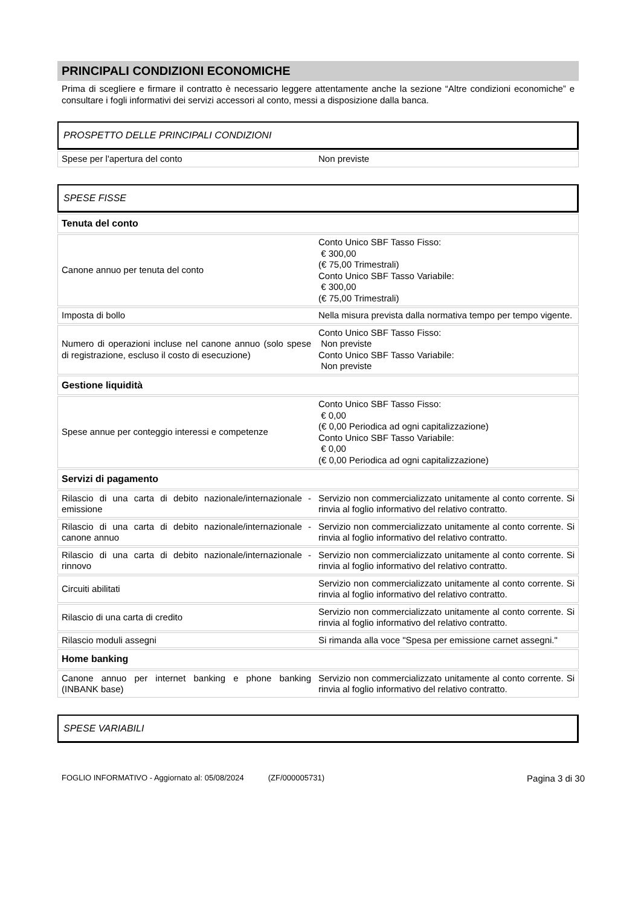PRINCIPALI CONDIZIONI ECONOMICHE
Prima di scegliere e firmare il contratto è necessario leggere attentamente anche la sezione “Altre condizioni economiche” e consultare i fogli informativi dei servizi accessori al conto, messi a disposizione dalla banca.
PROSPETTO DELLE PRINCIPALI CONDIZIONI
| Spese per l'apertura del conto | Non previste |
SPESE FISSE
| Tenuta del conto | |
| Canone annuo per tenuta del conto | Conto Unico SBF Tasso Fisso: € 300,00 (€ 75,00 Trimestrali) Conto Unico SBF Tasso Variabile: € 300,00 (€ 75,00 Trimestrali) |
| Imposta di bollo | Nella misura prevista dalla normativa tempo per tempo vigente. |
| Numero di operazioni incluse nel canone annuo (solo spese di registrazione, escluso il costo di esecuzione) | Conto Unico SBF Tasso Fisso: Non previste Conto Unico SBF Tasso Variabile: Non previste |
| Gestione liquidità | |
| Spese annue per conteggio interessi e competenze | Conto Unico SBF Tasso Fisso: € 0,00 (€ 0,00 Periodica ad ogni capitalizzazione) Conto Unico SBF Tasso Variabile: € 0,00 (€ 0,00 Periodica ad ogni capitalizzazione) |
| Servizi di pagamento | |
| Rilascio di una carta di debito nazionale/internazionale - emissione | Servizio non commercializzato unitamente al conto corrente. Si rinvia al foglio informativo del relativo contratto. |
| Rilascio di una carta di debito nazionale/internazionale - canone annuo | Servizio non commercializzato unitamente al conto corrente. Si rinvia al foglio informativo del relativo contratto. |
| Rilascio di una carta di debito nazionale/internazionale - rinnovo | Servizio non commercializzato unitamente al conto corrente. Si rinvia al foglio informativo del relativo contratto. |
| Circuiti abilitati | Servizio non commercializzato unitamente al conto corrente. Si rinvia al foglio informativo del relativo contratto. |
| Rilascio di una carta di credito | Servizio non commercializzato unitamente al conto corrente. Si rinvia al foglio informativo del relativo contratto. |
| Rilascio moduli assegni | Si rimanda alla voce "Spesa per emissione carnet assegni." |
| Home banking | |
| Canone annuo per internet banking e phone banking (INBANK base) | Servizio non commercializzato unitamente al conto corrente. Si rinvia al foglio informativo del relativo contratto. |
SPESE VARIABILI
FOGLIO INFORMATIVO - Aggiornato al: 05/08/2024 (ZF/000005731) Pagina 3 di 30